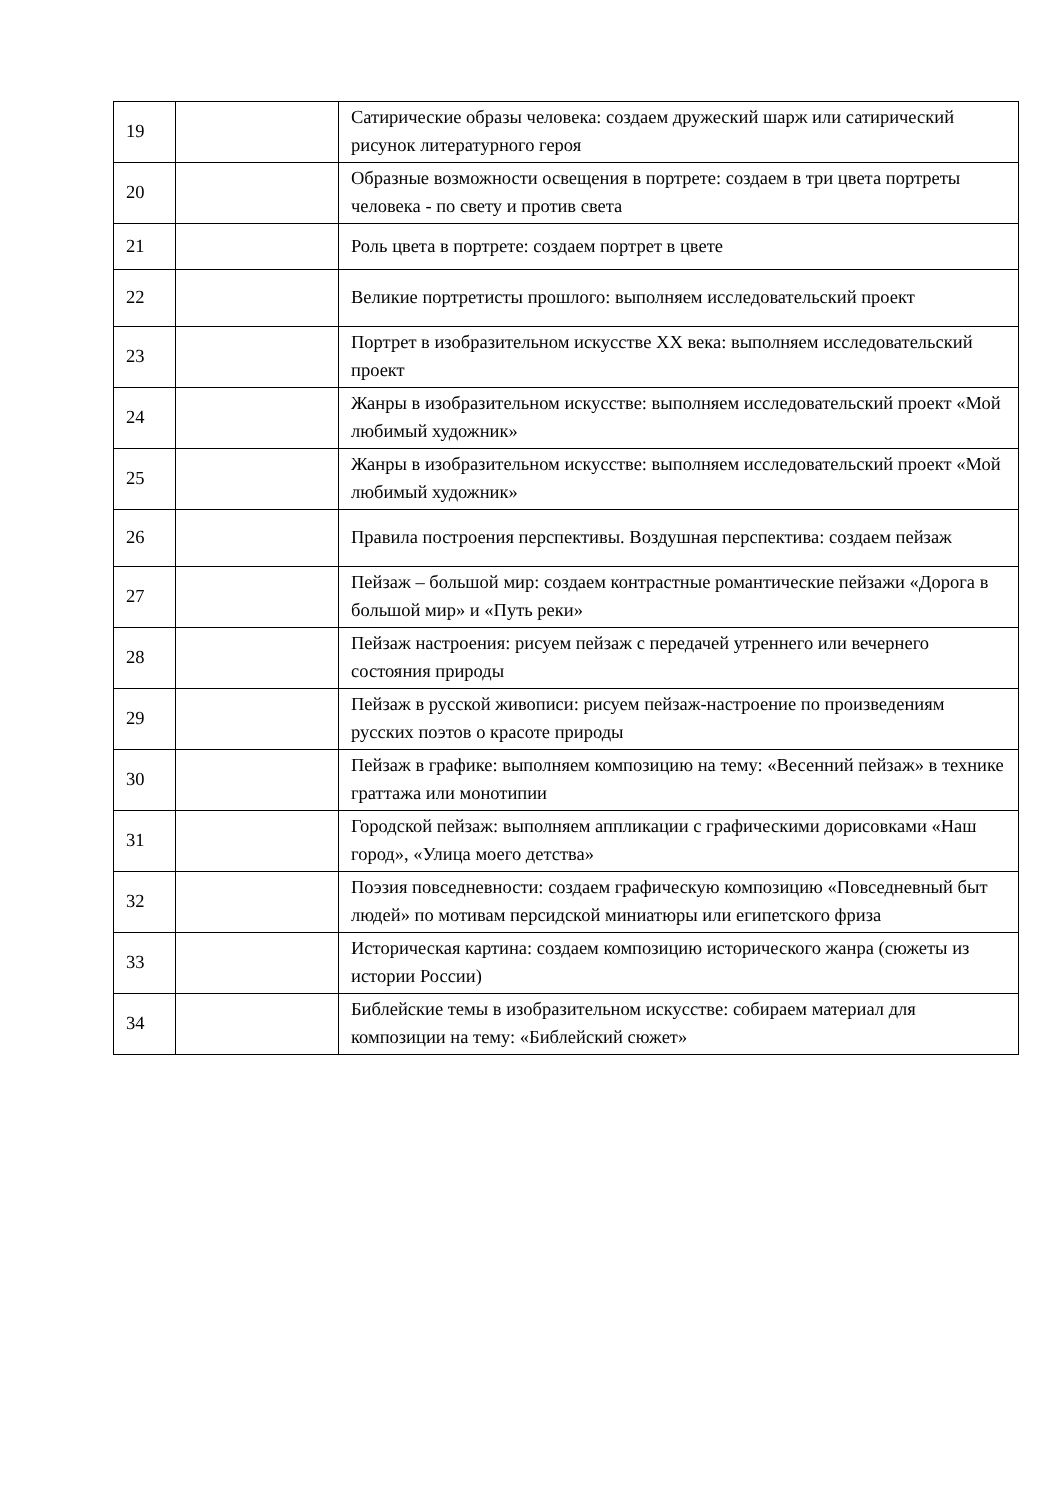| 19 | | Сатирические образы человека: создаем дружеский шарж или сатирический рисунок литературного героя |
| 20 | | Образные возможности освещения в портрете: создаем в три цвета портреты человека - по свету и против света |
| 21 | | Роль цвета в портрете: создаем портрет в цвете |
| 22 | | Великие портретисты прошлого: выполняем исследовательский проект |
| 23 | | Портрет в изобразительном искусстве XX века: выполняем исследовательский проект |
| 24 | | Жанры в изобразительном искусстве: выполняем исследовательский проект «Мой любимый художник» |
| 25 | | Жанры в изобразительном искусстве: выполняем исследовательский проект «Мой любимый художник» |
| 26 | | Правила построения перспективы. Воздушная перспектива: создаем пейзаж |
| 27 | | Пейзаж – большой мир: создаем контрастные романтические пейзажи «Дорога в большой мир» и «Путь реки» |
| 28 | | Пейзаж настроения: рисуем пейзаж с передачей утреннего или вечернего состояния природы |
| 29 | | Пейзаж в русской живописи: рисуем пейзаж-настроение по произведениям русских поэтов о красоте природы |
| 30 | | Пейзаж в графике: выполняем композицию на тему: «Весенний пейзаж» в технике граттажа или монотипии |
| 31 | | Городской пейзаж: выполняем аппликации с графическими дорисовками «Наш город», «Улица моего детства» |
| 32 | | Поэзия повседневности: создаем графическую композицию «Повседневный быт людей» по мотивам персидской миниатюры или египетского фриза |
| 33 | | Историческая картина: создаем композицию исторического жанра (сюжеты из истории России) |
| 34 | | Библейские темы в изобразительном искусстве: собираем материал для композиции на тему: «Библейский сюжет» |